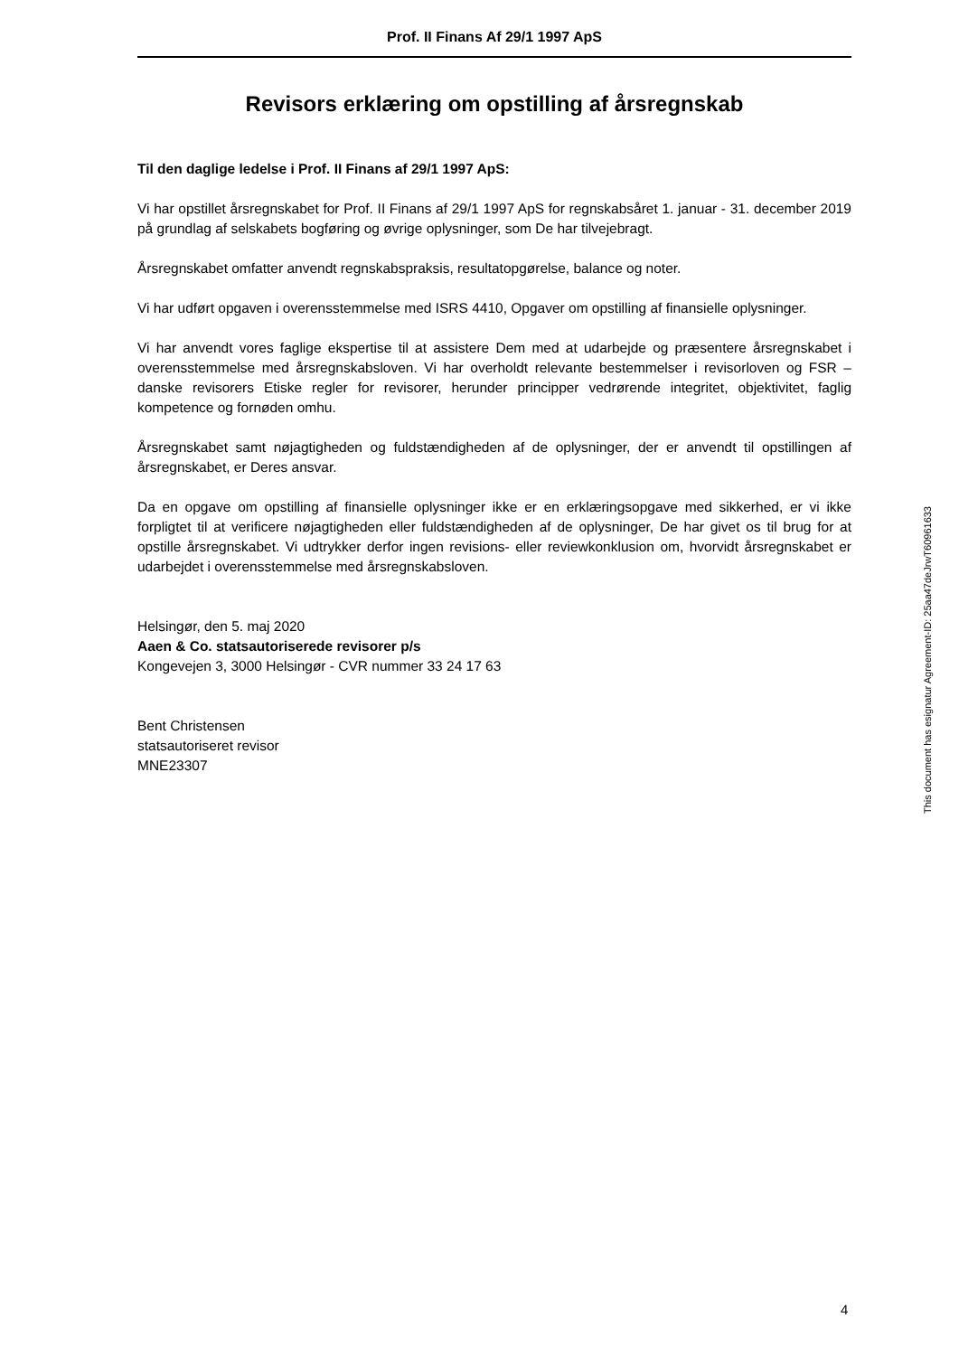Prof. II Finans Af 29/1 1997 ApS
Revisors erklæring om opstilling af årsregnskab
Til den daglige ledelse i Prof. II Finans af 29/1 1997 ApS:
Vi har opstillet årsregnskabet for Prof. II Finans af 29/1 1997 ApS for regnskabsåret 1. januar - 31. december 2019 på grundlag af selskabets bogføring og øvrige oplysninger, som De har tilvejebragt.
Årsregnskabet omfatter anvendt regnskabspraksis, resultatopgørelse, balance og noter.
Vi har udført opgaven i overensstemmelse med ISRS 4410, Opgaver om opstilling af finansielle oplysninger.
Vi har anvendt vores faglige ekspertise til at assistere Dem med at udarbejde og præsentere årsregnskabet i overensstemmelse med årsregnskabsloven. Vi har overholdt relevante bestemmelser i revisorloven og FSR – danske revisorers Etiske regler for revisorer, herunder principper vedrørende integritet, objektivitet, faglig kompetence og fornøden omhu.
Årsregnskabet samt nøjagtigheden og fuldstændigheden af de oplysninger, der er anvendt til opstillingen af årsregnskabet, er Deres ansvar.
Da en opgave om opstilling af finansielle oplysninger ikke er en erklæringsopgave med sikkerhed, er vi ikke forpligtet til at verificere nøjagtigheden eller fuldstændigheden af de oplysninger, De har givet os til brug for at opstille årsregnskabet. Vi udtrykker derfor ingen revisions- eller reviewkonklusion om, hvorvidt årsregnskabet er udarbejdet i overensstemmelse med årsregnskabsloven.
Helsingør, den 5. maj 2020
Aaen & Co. statsautoriserede revisorer p/s
Kongevejen 3, 3000 Helsingør - CVR nummer 33 24 17 63
Bent Christensen
statsautoriseret revisor
MNE23307
This document has esignatur Agreement-ID: 25aa47deJrwT60961633
4